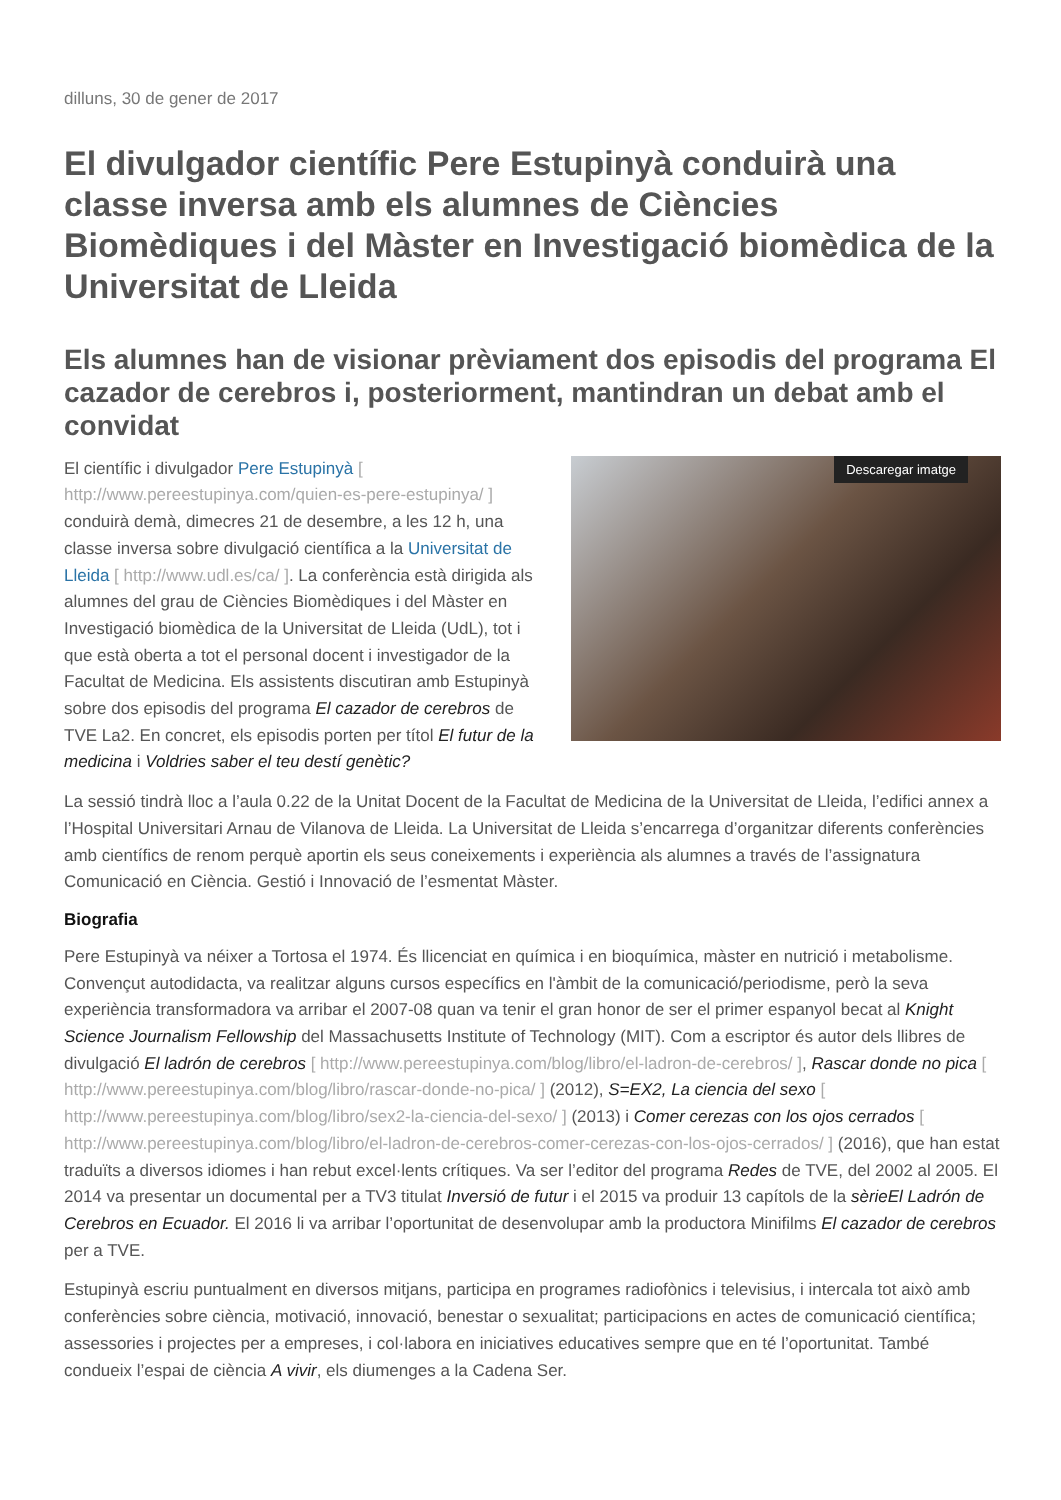dilluns, 30 de gener de 2017
El divulgador científic Pere Estupinyà conduirà una classe inversa amb els alumnes de Ciències Biomèdiques i del Màster en Investigació biomèdica de la Universitat de Lleida
Els alumnes han de visionar prèviament dos episodis del programa El cazador de cerebros i, posteriorment, mantindran un debat amb el convidat
Descaregar imatge
El científic i divulgador Pere Estupinyà [ http://www.pereestupinya.com/quien-es-pere-estupinya/ ] conduirà demà, dimecres 21 de desembre, a les 12 h, una classe inversa sobre divulgació científica a la Universitat de Lleida [ http://www.udl.es/ca/ ]. La conferència està dirigida als alumnes del grau de Ciències Biomèdiques i del Màster en Investigació biomèdica de la Universitat de Lleida (UdL), tot i que està oberta a tot el personal docent i investigador de la Facultat de Medicina. Els assistents discutiran amb Estupinyà sobre dos episodis del programa El cazador de cerebros de TVE La2. En concret, els episodis porten per títol El futur de la medicina i Voldries saber el teu destí genètic?
La sessió tindrà lloc a l’aula 0.22 de la Unitat Docent de la Facultat de Medicina de la Universitat de Lleida, l’edifici annex a l’Hospital Universitari Arnau de Vilanova de Lleida. La Universitat de Lleida s’encarrega d’organitzar diferents conferències amb científics de renom perquè aportin els seus coneixements i experiència als alumnes a través de l’assignatura Comunicació en Ciència. Gestió i Innovació de l’esmentat Màster.
Biografia
Pere Estupinyà va néixer a Tortosa el 1974. És llicenciat en química i en bioquímica, màster en nutrició i metabolisme. Convençut autodidacta, va realitzar alguns cursos específics en l'àmbit de la comunicació/periodisme, però la seva experiència transformadora va arribar el 2007-08 quan va tenir el gran honor de ser el primer espanyol becat al Knight Science Journalism Fellowship del Massachusetts Institute of Technology (MIT). Com a escriptor és autor dels llibres de divulgació El ladrón de cerebros [ http://www.pereestupinya.com/blog/libro/el-ladron-de-cerebros/ ], Rascar donde no pica [ http://www.pereestupinya.com/blog/libro/rascar-donde-no-pica/ ] (2012), S=EX2, La ciencia del sexo [ http://www.pereestupinya.com/blog/libro/sex2-la-ciencia-del-sexo/ ] (2013) i Comer cerezas con los ojos cerrados [ http://www.pereestupinya.com/blog/libro/el-ladron-de-cerebros-comer-cerezas-con-los-ojos-cerrados/ ] (2016), que han estat traduïts a diversos idiomes i han rebut excel·lents crítiques. Va ser l’editor del programa Redes de TVE, del 2002 al 2005. El 2014 va presentar un documental per a TV3 titulat Inversió de futur i el 2015 va produir 13 capítols de la sèrieEl Ladrón de Cerebros en Ecuador. El 2016 li va arribar l’oportunitat de desenvolupar amb la productora Minifilms El cazador de cerebros per a TVE.
Estupinyà escriu puntualment en diversos mitjans, participa en programes radiofònics i televisius, i intercala tot això amb conferències sobre ciència, motivació, innovació, benestar o sexualitat; participacions en actes de comunicació científica; assessories i projectes per a empreses, i col·labora en iniciatives educatives sempre que en té l’oportunitat. També condueix l’espai de ciència A vivir, els diumenges a la Cadena Ser.